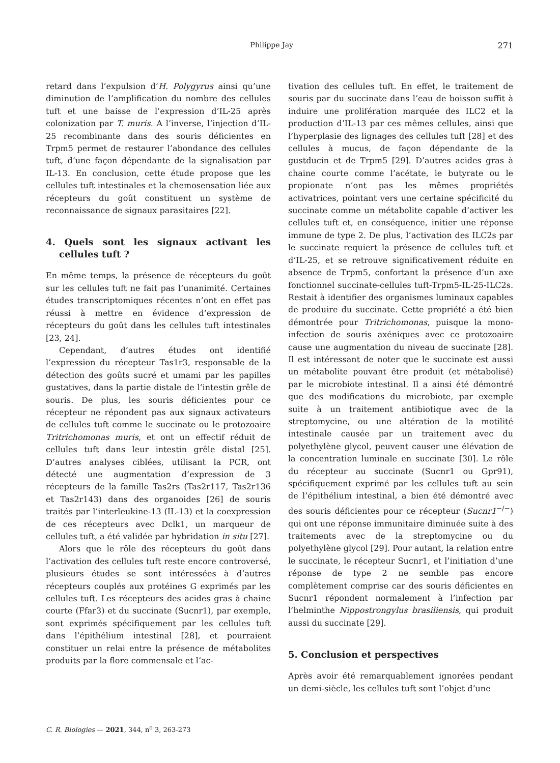Philippe Jay 271
retard dans l’expulsion d’H. Polygyrus ainsi qu’une diminution de l’amplification du nombre des cellules tuft et une baisse de l’expression d’IL-25 après colonization par T. muris. A l’inverse, l’injection d’IL-25 recombinante dans des souris déficientes en Trpm5 permet de restaurer l’abondance des cellules tuft, d’une façon dépendante de la signalisation par IL-13. En conclusion, cette étude propose que les cellules tuft intestinales et la chemosensation liée aux récepteurs du goût constituent un système de reconnaissance de signaux parasitaires [22].
4. Quels sont les signaux activant les cellules tuft ?
En même temps, la présence de récepteurs du goût sur les cellules tuft ne fait pas l’unanimité. Certaines études transcriptomiques récentes n’ont en effet pas réussi à mettre en évidence d’expression de récepteurs du goût dans les cellules tuft intestinales [23, 24].
Cependant, d’autres études ont identifié l’expression du récepteur Tas1r3, responsable de la détection des goûts sucré et umami par les papilles gustatives, dans la partie distale de l’intestin grêle de souris. De plus, les souris déficientes pour ce récepteur ne répondent pas aux signaux activateurs de cellules tuft comme le succinate ou le protozoaire Tritrichomonas muris, et ont un effectif réduit de cellules tuft dans leur intestin grêle distal [25]. D’autres analyses ciblées, utilisant la PCR, ont détecté une augmentation d’expression de 3 récepteurs de la famille Tas2rs (Tas2r117, Tas2r136 et Tas2r143) dans des organoides [26] de souris traités par l’interleukine-13 (IL-13) et la coexpression de ces récepteurs avec Dclk1, un marqueur de cellules tuft, a été validée par hybridation in situ [27].
Alors que le rôle des récepteurs du goût dans l’activation des cellules tuft reste encore controversé, plusieurs études se sont intéressées à d’autres récepteurs couplés aux protéines G exprimés par les cellules tuft. Les récepteurs des acides gras à chaine courte (Ffar3) et du succinate (Sucnr1), par exemple, sont exprimés spécifiquement par les cellules tuft dans l’épithélium intestinal [28], et pourraient constituer un relai entre la présence de métabolites produits par la flore commensale et l’ac-
tivation des cellules tuft. En effet, le traitement de souris par du succinate dans l’eau de boisson suffit à induire une prolifération marquée des ILC2 et la production d’IL-13 par ces mêmes cellules, ainsi que l’hyperplasie des lignages des cellules tuft [28] et des cellules à mucus, de façon dépendante de la gustducin et de Trpm5 [29]. D’autres acides gras à chaine courte comme l’acétate, le butyrate ou le propionate n’ont pas les mêmes propriétés activatrices, pointant vers une certaine spécificité du succinate comme un métabolite capable d’activer les cellules tuft et, en conséquence, initier une réponse immune de type 2. De plus, l’activation des ILC2s par le succinate requiert la présence de cellules tuft et d’IL-25, et se retrouve significativement réduite en absence de Trpm5, confortant la présence d’un axe fonctionnel succinate-cellules tuft-Trpm5-IL-25-ILC2s. Restait à identifier des organismes luminaux capables de produire du succinate. Cette propriété a été bien démontrée pour Tritrichomonas, puisque la mono-infection de souris axéniques avec ce protozoaire cause une augmentation du niveau de succinate [28]. Il est intéressant de noter que le succinate est aussi un métabolite pouvant être produit (et métabolisé) par le microbiote intestinal. Il a ainsi été démontré que des modifications du microbiote, par exemple suite à un traitement antibiotique avec de la streptomycine, ou une altération de la motilité intestinale causée par un traitement avec du polyethylène glycol, peuvent causer une élévation de la concentration luminale en succinate [30]. Le rôle du récepteur au succinate (Sucnr1 ou Gpr91), spécifiquement exprimé par les cellules tuft au sein de l’épithélium intestinal, a bien été démontré avec des souris déficientes pour ce récepteur (Sucnr1<sup>−/−</sup>) qui ont une réponse immunitaire diminuée suite à des traitements avec de la streptomycine ou du polyethylène glycol [29]. Pour autant, la relation entre le succinate, le récepteur Sucnr1, et l’initiation d’une réponse de type 2 ne semble pas encore complètement comprise car des souris déficientes en Sucnr1 répondent normalement à l’infection par l’helminthe Nippostrongylus brasiliensis, qui produit aussi du succinate [29].
5. Conclusion et perspectives
Après avoir été remarquablement ignorées pendant un demi-siècle, les cellules tuft sont l’objet d’une
C. R. Biologies — 2021, 344, n<sup>o</sup> 3, 263-273